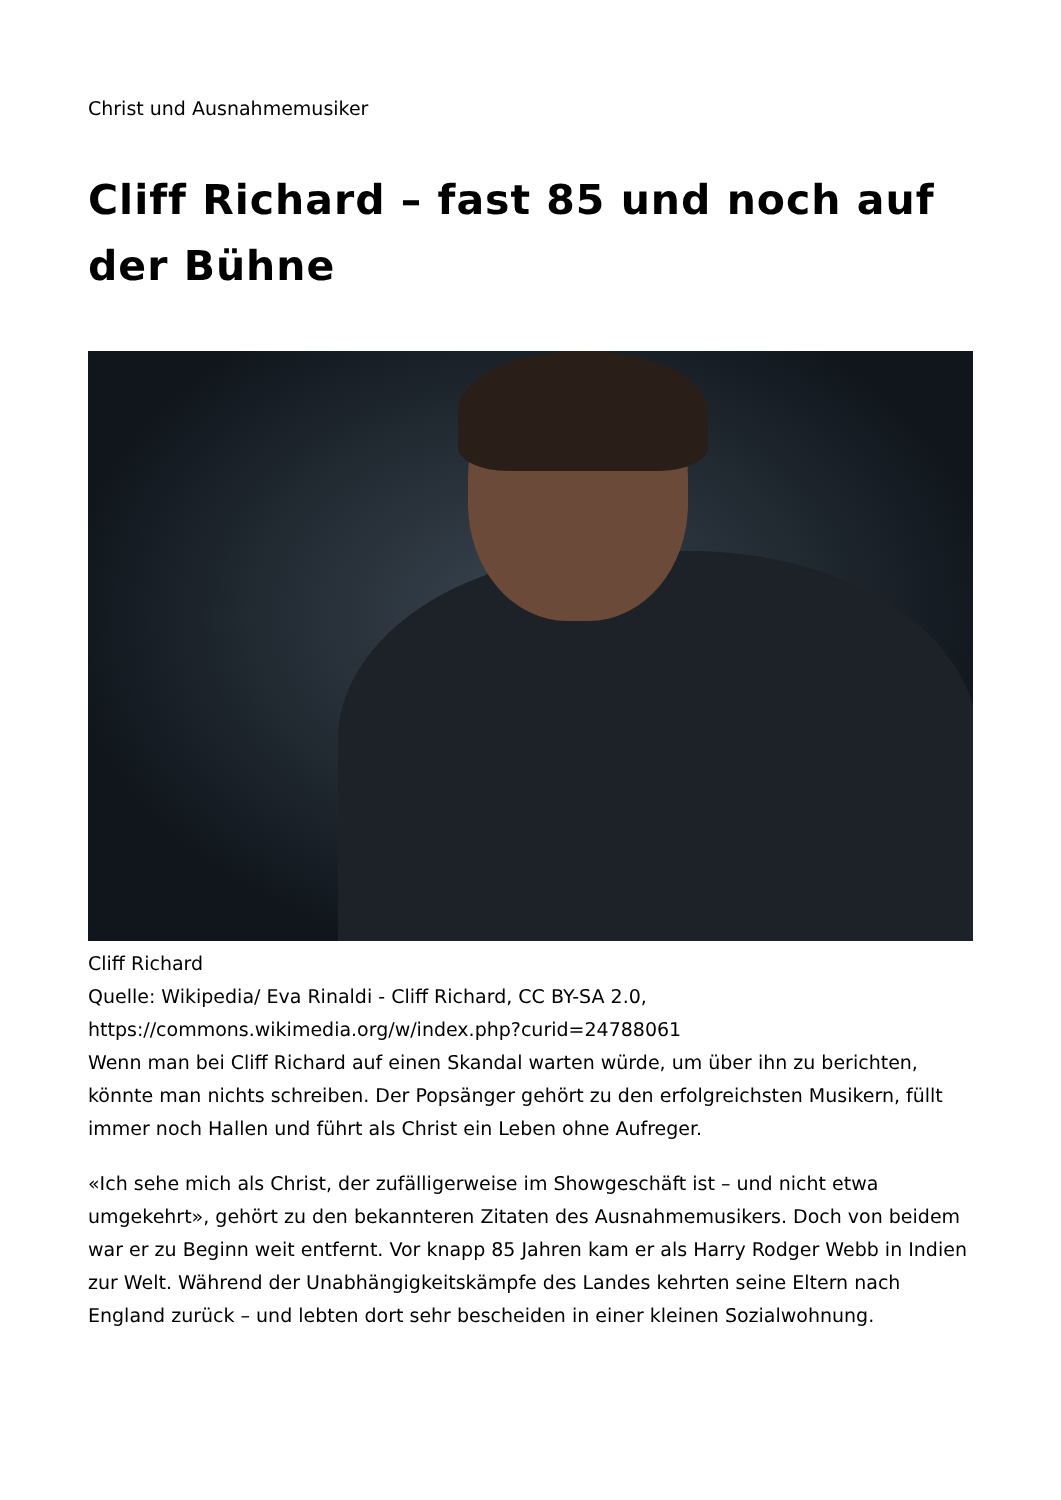Christ und Ausnahmemusiker
Cliff Richard – fast 85 und noch auf der Bühne
Cliff Richard
Quelle: Wikipedia/ Eva Rinaldi - Cliff Richard, CC BY-SA 2.0, https://commons.wikimedia.org/w/index.php?curid=24788061
Wenn man bei Cliff Richard auf einen Skandal warten würde, um über ihn zu berichten, könnte man nichts schreiben. Der Popsänger gehört zu den erfolgreichsten Musikern, füllt immer noch Hallen und führt als Christ ein Leben ohne Aufreger.
«Ich sehe mich als Christ, der zufälligerweise im Showgeschäft ist – und nicht etwa umgekehrt», gehört zu den bekannteren Zitaten des Ausnahmemusikers. Doch von beidem war er zu Beginn weit entfernt. Vor knapp 85 Jahren kam er als Harry Rodger Webb in Indien zur Welt. Während der Unabhängigkeitskämpfe des Landes kehrten seine Eltern nach England zurück – und lebten dort sehr bescheiden in einer kleinen Sozialwohnung.